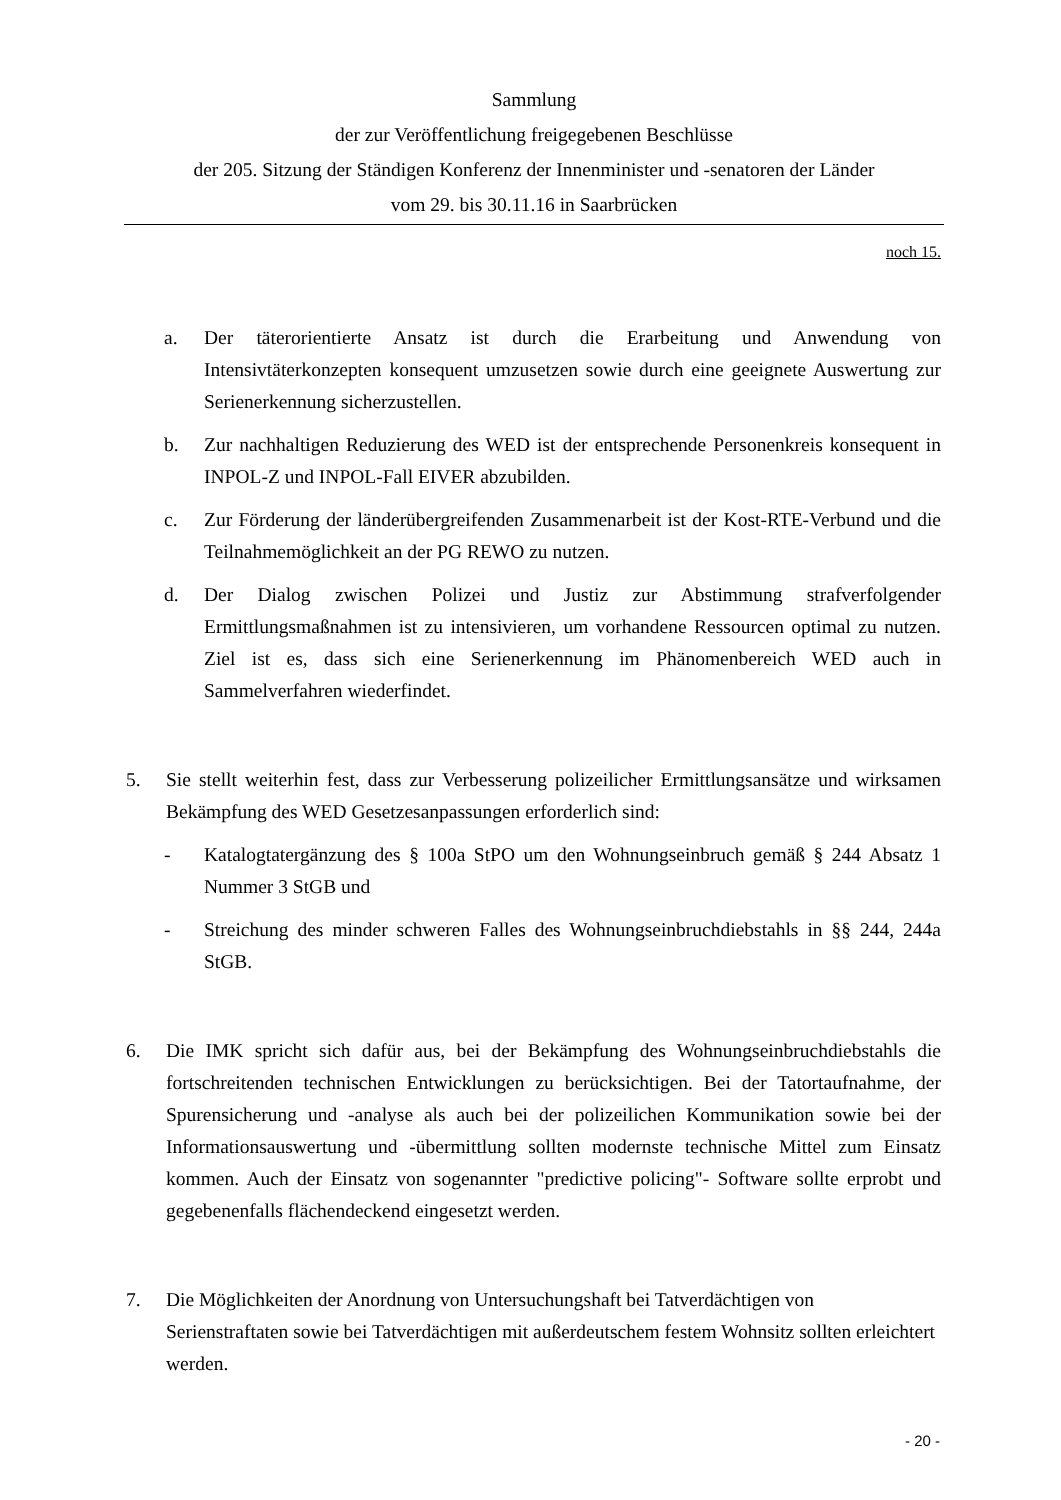Sammlung
der zur Veröffentlichung freigegebenen Beschlüsse
der 205. Sitzung der Ständigen Konferenz der Innenminister und -senatoren der Länder
vom 29. bis 30.11.16 in Saarbrücken
noch 15.
a. Der täterorientierte Ansatz ist durch die Erarbeitung und Anwendung von Intensivtäterkonzepten konsequent umzusetzen sowie durch eine geeignete Auswertung zur Serienerkennung sicherzustellen.
b. Zur nachhaltigen Reduzierung des WED ist der entsprechende Personenkreis konsequent in INPOL-Z und INPOL-Fall EIVER abzubilden.
c. Zur Förderung der länderübergreifenden Zusammenarbeit ist der Kost-RTE-Verbund und die Teilnahmemöglichkeit an der PG REWO zu nutzen.
d. Der Dialog zwischen Polizei und Justiz zur Abstimmung strafverfolgender Ermittlungsmaßnahmen ist zu intensivieren, um vorhandene Ressourcen optimal zu nutzen. Ziel ist es, dass sich eine Serienerkennung im Phänomenbereich WED auch in Sammelverfahren wiederfindet.
5. Sie stellt weiterhin fest, dass zur Verbesserung polizeilicher Ermittlungsansätze und wirksamen Bekämpfung des WED Gesetzesanpassungen erforderlich sind:
- Katalogtatergänzung des § 100a StPO um den Wohnungseinbruch gemäß § 244 Absatz 1 Nummer 3 StGB und
- Streichung des minder schweren Falles des Wohnungseinbruchdiebstahls in §§ 244, 244a StGB.
6. Die IMK spricht sich dafür aus, bei der Bekämpfung des Wohnungseinbruchdiebstahls die fortschreitenden technischen Entwicklungen zu berücksichtigen. Bei der Tatortaufnahme, der Spurensicherung und -analyse als auch bei der polizeilichen Kommunikation sowie bei der Informationsauswertung und -übermittlung sollten modernste technische Mittel zum Einsatz kommen. Auch der Einsatz von sogenannter "predictive policing"- Software sollte erprobt und gegebenenfalls flächendeckend eingesetzt werden.
7. Die Möglichkeiten der Anordnung von Untersuchungshaft bei Tatverdächtigen von Serienstraftaten sowie bei Tatverdächtigen mit außerdeutschem festem Wohnsitz sollten erleichtert werden.
- 20 -